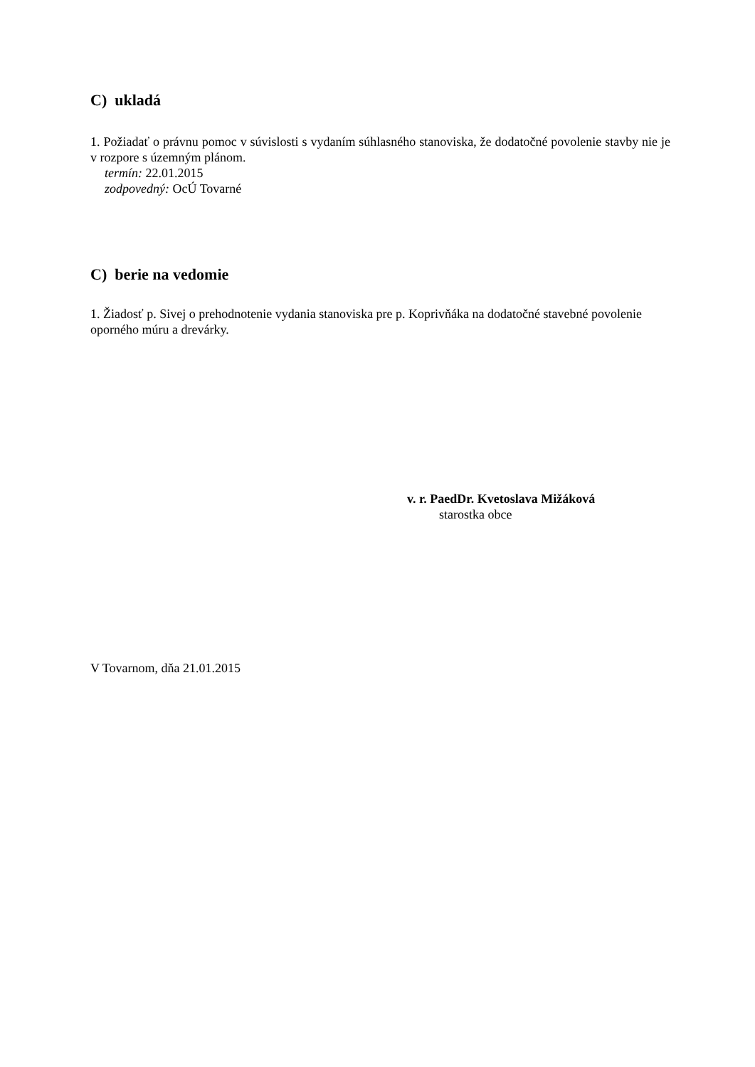C) ukladá
1. Požiadať o právnu pomoc v súvislosti s vydaním súhlasného stanoviska, že dodatočné povolenie stavby nie je v rozpore s územným plánom.
termín: 22.01.2015
zodpovedný: OcÚ Tovarné
C) berie na vedomie
1. Žiadosť p. Sivej o prehodnotenie vydania stanoviska pre p. Koprivňáka na dodatočné stavebné povolenie oporného múru a drevárky.
v. r. PaedDr. Kvetoslava Mižáková
starostka obce
V Tovarnom, dňa 21.01.2015